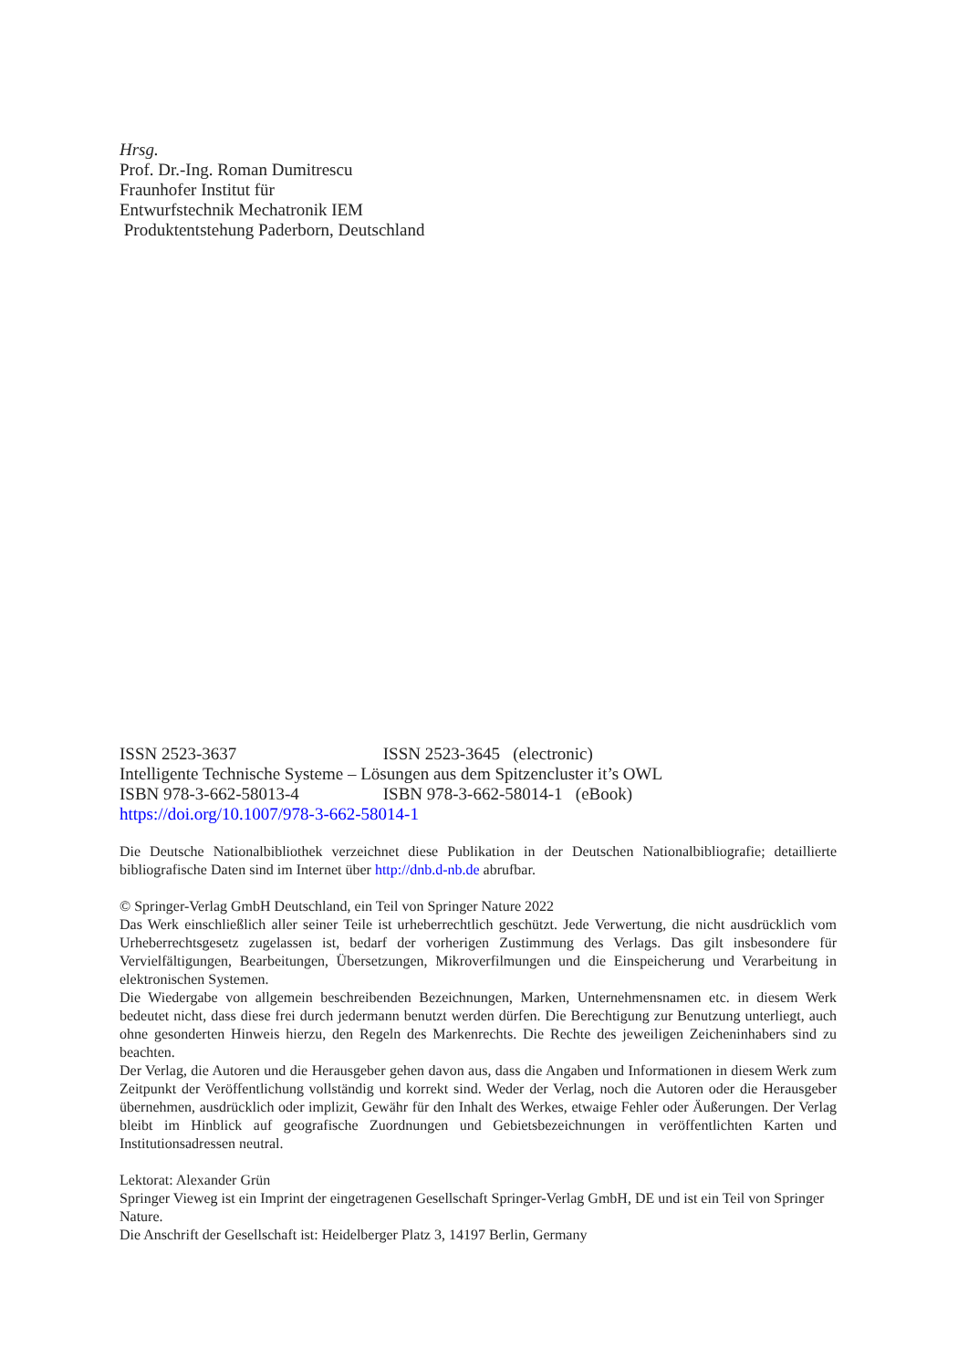Hrsg.
Prof. Dr.-Ing. Roman Dumitrescu
Fraunhofer Institut für
Entwurfstechnik Mechatronik IEM
Produktentstehung Paderborn, Deutschland
ISSN 2523-3637 ISSN 2523-3645 (electronic)
Intelligente Technische Systeme – Lösungen aus dem Spitzencluster it’s OWL
ISBN 978-3-662-58013-4 ISBN 978-3-662-58014-1 (eBook)
https://doi.org/10.1007/978-3-662-58014-1
Die Deutsche Nationalbibliothek verzeichnet diese Publikation in der Deutschen Nationalbibliografie; detaillierte bibliografische Daten sind im Internet über http://dnb.d-nb.de abrufbar.
© Springer-Verlag GmbH Deutschland, ein Teil von Springer Nature 2022
Das Werk einschließlich aller seiner Teile ist urheberrechtlich geschützt. Jede Verwertung, die nicht ausdrücklich vom Urheberrechtsgesetz zugelassen ist, bedarf der vorherigen Zustimmung des Verlags. Das gilt insbesondere für Vervielfältigungen, Bearbeitungen, Übersetzungen, Mikroverfilmungen und die Einspeicherung und Verarbeitung in elektronischen Systemen.
Die Wiedergabe von allgemein beschreibenden Bezeichnungen, Marken, Unternehmensnamen etc. in diesem Werk bedeutet nicht, dass diese frei durch jedermann benutzt werden dürfen. Die Berechtigung zur Benutzung unterliegt, auch ohne gesonderten Hinweis hierzu, den Regeln des Markenrechts. Die Rechte des jeweiligen Zeicheninhabers sind zu beachten.
Der Verlag, die Autoren und die Herausgeber gehen davon aus, dass die Angaben und Informationen in diesem Werk zum Zeitpunkt der Veröffentlichung vollständig und korrekt sind. Weder der Verlag, noch die Autoren oder die Herausgeber übernehmen, ausdrücklich oder implizit, Gewähr für den Inhalt des Werkes, etwaige Fehler oder Äußerungen. Der Verlag bleibt im Hinblick auf geografische Zuordnungen und Gebietsbezeichnungen in veröffentlichten Karten und Institutionsadressen neutral.
Lektorat: Alexander Grün
Springer Vieweg ist ein Imprint der eingetragenen Gesellschaft Springer-Verlag GmbH, DE und ist ein Teil von Springer Nature.
Die Anschrift der Gesellschaft ist: Heidelberger Platz 3, 14197 Berlin, Germany